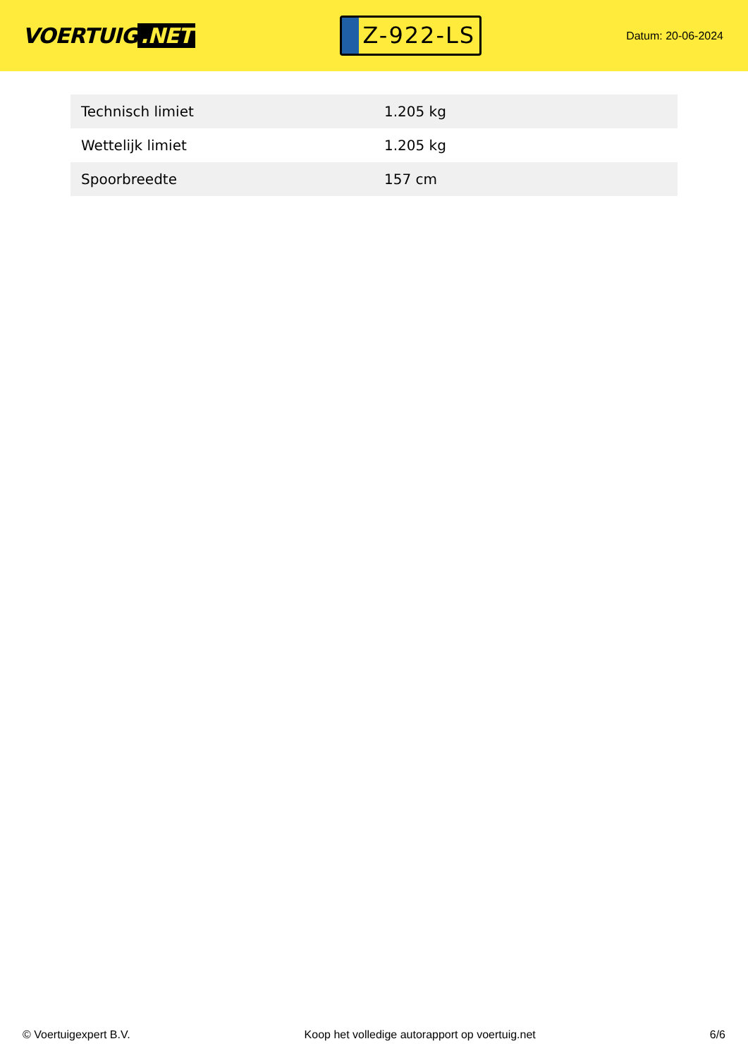VOERTUIG.NET
Z-922-LS
Datum: 20-06-2024
| Technisch limiet | 1.205 kg |
| Wettelijk limiet | 1.205 kg |
| Spoorbreedte | 157 cm |
© Voertuigexpert B.V. Koop het volledige autorapport op voertuig.net 6/6